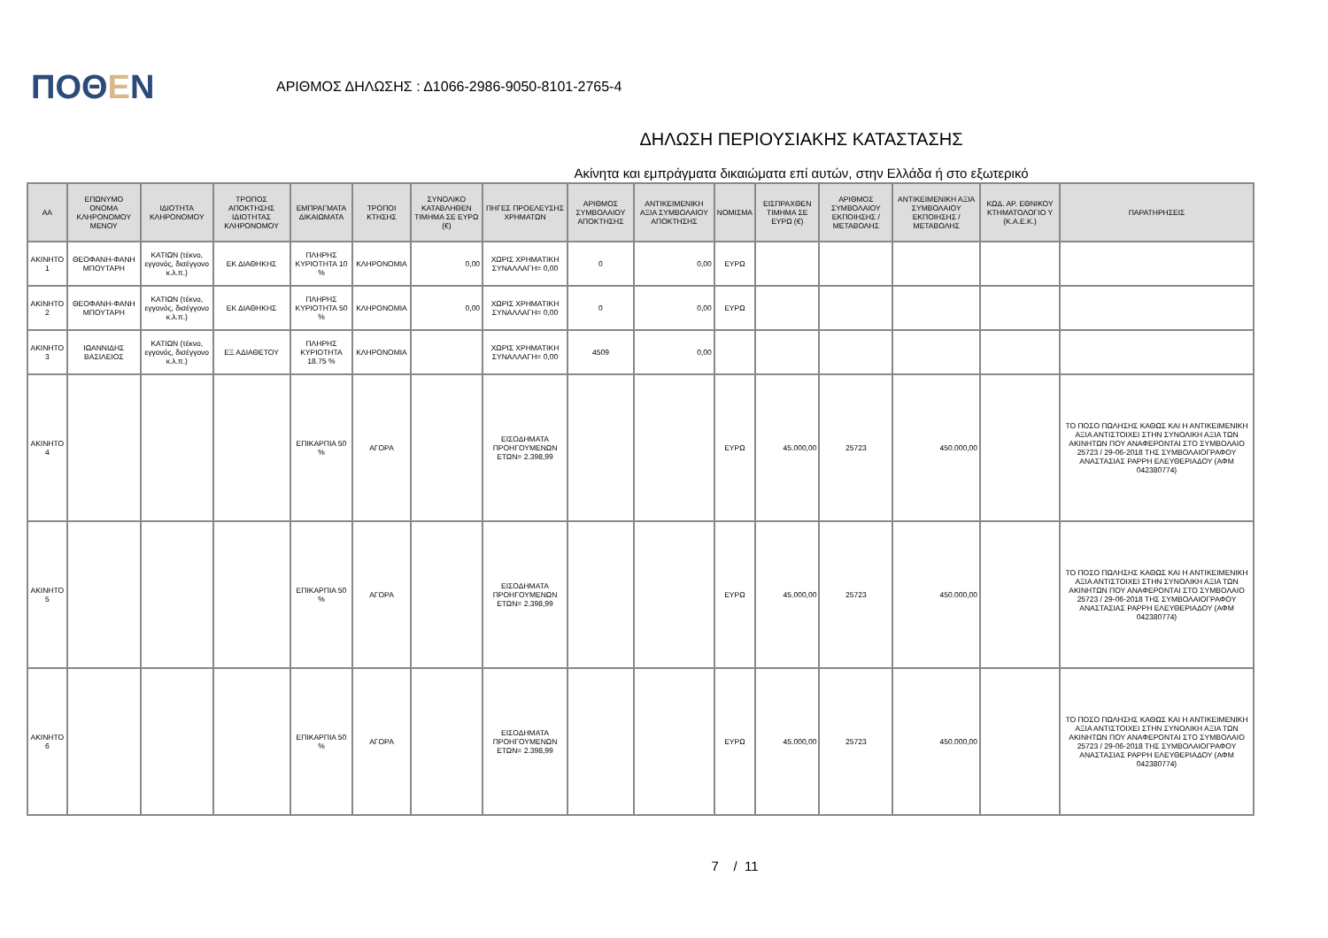ΠΟΘΕΝ
ΑΡΙΘΜΟΣ ΔΗΛΩΣΗΣ : Δ1066-2986-9050-8101-2765-4
ΔΗΛΩΣΗ ΠΕΡΙΟΥΣΙΑΚΗΣ ΚΑΤΑΣΤΑΣΗΣ
Ακίνητα και εμπράγματα δικαιώματα επί αυτών, στην Ελλάδα ή στο εξωτερικό
| ΑΑ | ΕΠΩΝΥΜΟ ΟΝΟΜΑ ΚΛΗΡΟΝΟΜΟΥ ΜΕΝΟΥ | ΙΔΙΟΤΗΤΑ ΚΛΗΡΟΝΟΜΟΥ | ΤΡΟΠΟΣ ΑΠΟΚΤΗΣΗΣ ΙΔΙΟΤΗΤΑΣ ΚΛΗΡΟΝΟΜΟΥ | ΕΜΠΡΑΓΜΑΤΑ ΔΙΚΑΙΩΜΑΤΑ | ΤΡΟΠΟΙ ΚΤΗΣΗΣ | ΣΥΝΟΛΙΚΟ ΚΑΤΑΒΛΗΘΕΝ ΤΙΜΗΜΑ ΣΕ ΕΥΡΩ (€) | ΠΗΓΕΣ ΠΡΟΕΛΕΥΣΗΣ ΧΡΗΜΑΤΩΝ | ΑΡΙΘΜΟΣ ΣΥΜΒΟΛΑΙΟΥ ΑΠΟΚΤΗΣΗΣ | ΑΝΤΙΚΕΙΜΕΝΙΚΗ ΑΞΙΑ ΣΥΜΒΟΛΑΙΟΥ ΑΠΟΚΤΗΣΗΣ | ΝΟΜΙΣΜΑ | ΕΙΣΠΡΑΧΘΕΝ ΤΙΜΗΜΑ ΣΕ ΕΥΡΩ (€) | ΑΡΙΘΜΟΣ ΣΥΜΒΟΛΑΙΟΥ ΕΚΠΟΙΗΣΗΣ /ΜΕΤΑΒΟΛΗΣ | ΑΝΤΙΚΕΙΜΕΝΙΚΗ ΑΞΙΑ ΣΥΜΒΟΛΑΙΟΥ ΕΚΠΟΙΗΣΗΣ / ΜΕΤΑΒΟΛΗΣ | ΚΩΔ. ΑΡ. ΕΘΝΙΚΟΥ ΚΤΗΜΑΤΟΛΟΓΙΟ Υ (Κ.Α.Ε.Κ.) | ΠΑΡΑΤΗΡΗΣΕΙΣ |
| --- | --- | --- | --- | --- | --- | --- | --- | --- | --- | --- | --- | --- | --- | --- | --- |
| ΑΚΙΝΗΤΟ 1 | ΘΕΟΦΑΝΗ-ΦΑΝΗ ΜΠΟΥΤΑΡΗ | ΚΑΤΙΩΝ (τέκνο, εγγονός, δισέγγονο κ.λ.π.) | ΕΚ ΔΙΑΘΗΚΗΣ | ΠΛΗΡΗΣ ΚΥΡΙΟΤΗΤΑ 10 % | ΚΛΗΡΟΝΟΜΙΑ | 0,00 | ΧΩΡΙΣ ΧΡΗΜΑΤΙΚΗ ΣΥΝΑΛΛΑΓΗ= 0,00 | 0 | 0,00 | ΕΥΡΩ | | | | | |
| ΑΚΙΝΗΤΟ 2 | ΘΕΟΦΑΝΗ-ΦΑΝΗ ΜΠΟΥΤΑΡΗ | ΚΑΤΙΩΝ (τέκνο, εγγονός, δισέγγονο κ.λ.π.) | ΕΚ ΔΙΑΘΗΚΗΣ | ΠΛΗΡΗΣ ΚΥΡΙΟΤΗΤΑ 50 % | ΚΛΗΡΟΝΟΜΙΑ | 0,00 | ΧΩΡΙΣ ΧΡΗΜΑΤΙΚΗ ΣΥΝΑΛΛΑΓΗ= 0,00 | 0 | 0,00 | ΕΥΡΩ | | | | | |
| ΑΚΙΝΗΤΟ 3 | ΙΩΑΝΝΙΔΗΣ ΒΑΣΙΛΕΙΟΣ | ΚΑΤΙΩΝ (τέκνο, εγγονός, δισέγγονο κ.λ.π.) | ΕΞ ΑΔΙΑΘΕΤΟΥ | ΠΛΗΡΗΣ ΚΥΡΙΟΤΗΤΑ 18.75 % | ΚΛΗΡΟΝΟΜΙΑ | | ΧΩΡΙΣ ΧΡΗΜΑΤΙΚΗ ΣΥΝΑΛΛΑΓΗ= 0,00 | 4509 | 0,00 | | | | | | |
| ΑΚΙΝΗΤΟ 4 | | | | ΕΠΙΚΑΡΠΙΑ 50 % | ΑΓΟΡΑ | | ΕΙΣΟΔΗΜΑΤΑ ΠΡΟΗΓΟΥΜΕΝΩΝ ΕΤΩΝ= 2.398,99 | | | ΕΥΡΩ | 45.000,00 | 25723 | 450.000,00 | | ΤΟ ΠΟΣΟ ΠΩΛΗΣΗΣ ΚΑΘΩΣ ΚΑΙ Η ΑΝΤΙΚΕΙΜΕΝΙΚΗ ΑΞΙΑ ΑΝΤΙΣΤΟΙΧΕΙ ΣΤΗΝ ΣΥΝΟΛΙΚΗ ΑΞΙΑ ΤΩΝ ΑΚΙΝΗΤΩΝ ΠΟΥ ΑΝΑΦΕΡΟΝΤΑΙ ΣΤΟ ΣΥΜΒΟΛΑΙΟ 25723 / 29-06-2018 ΤΗΣ ΣΥΜΒΟΛΑΙΟΓΡΑΦΟΥ ΑΝΑΣΤΑΣΙΑΣ ΡΑΡΡΗ ΕΛΕΥΘΕΡΙΑΔΟΥ (ΑΦΜ 042380774) |
| ΑΚΙΝΗΤΟ 5 | | | | ΕΠΙΚΑΡΠΙΑ 50 % | ΑΓΟΡΑ | | ΕΙΣΟΔΗΜΑΤΑ ΠΡΟΗΓΟΥΜΕΝΩΝ ΕΤΩΝ= 2.398,99 | | | ΕΥΡΩ | 45.000,00 | 25723 | 450.000,00 | | ΤΟ ΠΟΣΟ ΠΩΛΗΣΗΣ ΚΑΘΩΣ ΚΑΙ Η ΑΝΤΙΚΕΙΜΕΝΙΚΗ ΑΞΙΑ ΑΝΤΙΣΤΟΙΧΕΙ ΣΤΗΝ ΣΥΝΟΛΙΚΗ ΑΞΙΑ ΤΩΝ ΑΚΙΝΗΤΩΝ ΠΟΥ ΑΝΑΦΕΡΟΝΤΑΙ ΣΤΟ ΣΥΜΒΟΛΑΙΟ 25723 / 29-06-2018 ΤΗΣ ΣΥΜΒΟΛΑΙΟΓΡΑΦΟΥ ΑΝΑΣΤΑΣΙΑΣ ΡΑΡΡΗ ΕΛΕΥΘΕΡΙΑΔΟΥ (ΑΦΜ 042380774) |
| ΑΚΙΝΗΤΟ 6 | | | | ΕΠΙΚΑΡΠΙΑ 50 % | ΑΓΟΡΑ | | ΕΙΣΟΔΗΜΑΤΑ ΠΡΟΗΓΟΥΜΕΝΩΝ ΕΤΩΝ= 2.398,99 | | | ΕΥΡΩ | 45.000,00 | 25723 | 450.000,00 | | ΤΟ ΠΟΣΟ ΠΩΛΗΣΗΣ ΚΑΘΩΣ ΚΑΙ Η ΑΝΤΙΚΕΙΜΕΝΙΚΗ ΑΞΙΑ ΑΝΤΙΣΤΟΙΧΕΙ ΣΤΗΝ ΣΥΝΟΛΙΚΗ ΑΞΙΑ ΤΩΝ ΑΚΙΝΗΤΩΝ ΠΟΥ ΑΝΑΦΕΡΟΝΤΑΙ ΣΤΟ ΣΥΜΒΟΛΑΙΟ 25723 / 29-06-2018 ΤΗΣ ΣΥΜΒΟΛΑΙΟΓΡΑΦΟΥ ΑΝΑΣΤΑΣΙΑΣ ΡΑΡΡΗ ΕΛΕΥΘΕΡΙΑΔΟΥ (ΑΦΜ 042380774) |
7 / 11